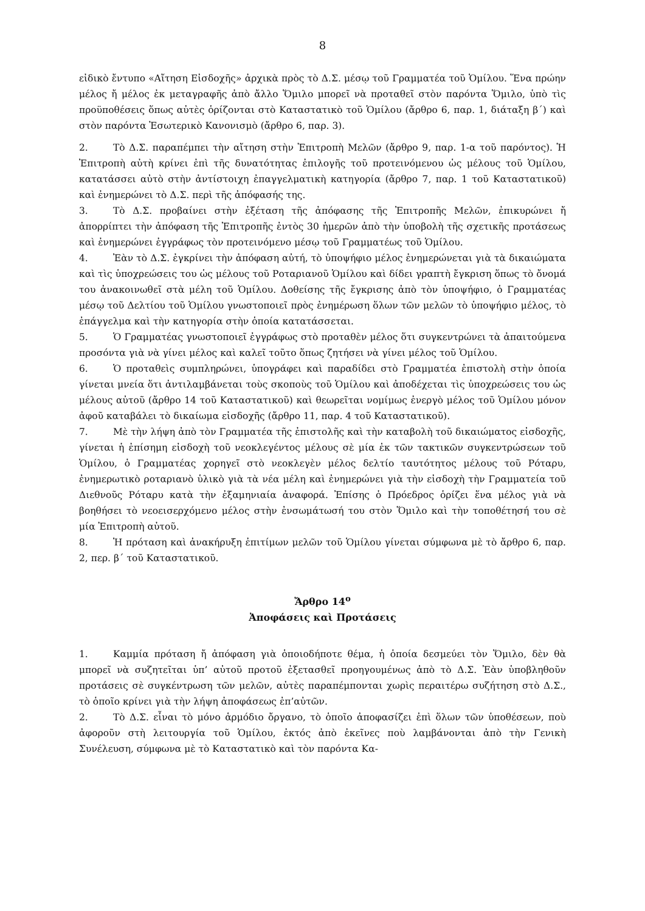8
εἰδικὸ ἔντυπο «Αἴτηση Εἰσδοχῆς» ἀρχικὰ πρὸς τὸ Δ.Σ. μέσῳ τοῦ Γραμματέα τοῦ Ὁμίλου. Ἕνα πρώην μέλος ἤ μέλος ἐκ μεταγραφῆς ἀπὸ ἄλλο Ὅμιλο μπορεῖ νὰ προταθεῖ στὸν παρόντα Ὅμιλο, ὑπὸ τὶς προϋποθέσεις ὅπως αὐτὲς ὁρίζονται στὸ Καταστατικὸ τοῦ Ὁμίλου (ἄρθρο 6, παρ. 1, διάταξη β΄) καὶ στὸν παρόντα Ἐσωτερικὸ Κανονισμὸ (ἄρθρο 6, παρ. 3).
2. Τὸ Δ.Σ. παραπέμπει τὴν αἴτηση στὴν Ἐπιτροπὴ Μελῶν (ἄρθρο 9, παρ. 1-α τοῦ παρόντος). Ἡ Ἐπιτροπὴ αὐτὴ κρίνει ἐπὶ τῆς δυνατότητας ἐπιλογῆς τοῦ προτεινόμενου ὡς μέλους τοῦ Ὁμίλου, κατατάσσει αὐτὸ στὴν ἀντίστοιχη ἐπαγγελματικὴ κατηγορία (ἄρθρο 7, παρ. 1 τοῦ Καταστατικοῦ) καὶ ἐνημερώνει τὸ Δ.Σ. περὶ τῆς ἀπόφασής της.
3. Τὸ Δ.Σ. προβαίνει στὴν ἐξέταση τῆς ἀπόφασης τῆς Ἐπιτροπῆς Μελῶν, ἐπικυρώνει ἤ ἀπορρίπτει τὴν ἀπόφαση τῆς Ἐπιτροπῆς ἐντὸς 30 ἡμερῶν ἀπὸ τὴν ὑποβολὴ τῆς σχετικῆς προτάσεως καὶ ἐνημερώνει ἐγγράφως τὸν προτεινόμενο μέσῳ τοῦ Γραμματέως τοῦ Ὁμίλου.
4. Ἐὰν τὸ Δ.Σ. ἐγκρίνει τὴν ἀπόφαση αὐτή, τὸ ὑποψήφιο μέλος ἐνημερώνεται γιὰ τὰ δικαιώματα καὶ τὶς ὑποχρεώσεις του ὡς μέλους τοῦ Ροταριανοῦ Ὁμίλου καὶ δίδει γραπτὴ ἔγκριση ὅπως τὸ ὄνομά του ἀνακοινωθεῖ στὰ μέλη τοῦ Ὁμίλου. Δοθείσης τῆς ἔγκρισης ἀπὸ τὸν ὑποψήφιο, ὁ Γραμματέας μέσῳ τοῦ Δελτίου τοῦ Ὁμίλου γνωστοποιεῖ πρὸς ἐνημέρωση ὅλων τῶν μελῶν τὸ ὑποψήφιο μέλος, τὸ ἐπάγγελμα καὶ τὴν κατηγορία στὴν ὁποία κατατάσσεται.
5. Ὁ Γραμματέας γνωστοποιεῖ ἐγγράφως στὸ προταθὲν μέλος ὅτι συγκεντρώνει τὰ ἀπαιτούμενα προσόντα γιὰ νὰ γίνει μέλος καὶ καλεῖ τοῦτο ὅπως ζητήσει νὰ γίνει μέλος τοῦ Ὁμίλου.
6. Ὁ προταθεὶς συμπληρώνει, ὑπογράφει καὶ παραδίδει στὸ Γραμματέα ἐπιστολὴ στὴν ὁποία γίνεται μνεία ὅτι ἀντιλαμβάνεται τοὺς σκοποὺς τοῦ Ὁμίλου καὶ ἀποδέχεται τὶς ὑποχρεώσεις του ὡς μέλους αὐτοῦ (ἄρθρο 14 τοῦ Καταστατικοῦ) καὶ θεωρεῖται νομίμως ἐνεργὸ μέλος τοῦ Ὁμίλου μόνον ἀφοῦ καταβάλει τὸ δικαίωμα εἰσδοχῆς (ἄρθρο 11, παρ. 4 τοῦ Καταστατικοῦ).
7. Μὲ τὴν λήψη ἀπὸ τὸν Γραμματέα τῆς ἐπιστολῆς καὶ τὴν καταβολὴ τοῦ δικαιώματος εἰσδοχῆς, γίνεται ἡ ἐπίσημη εἰσδοχὴ τοῦ νεοκλεγέντος μέλους σὲ μία ἐκ τῶν τακτικῶν συγκεντρώσεων τοῦ Ὁμίλου, ὁ Γραμματέας χορηγεῖ στὸ νεοκλεγὲν μέλος δελτίο ταυτότητος μέλους τοῦ Ρόταρυ, ἐνημερωτικὸ ροταριανὸ ὑλικὸ γιὰ τὰ νέα μέλη καὶ ἐνημερώνει γιὰ τὴν εἰσδοχὴ τὴν Γραμματεία τοῦ Διεθνοῦς Ρόταρυ κατὰ τὴν ἐξαμηνιαία ἀναφορά. Ἐπίσης ὁ Πρόεδρος ὁρίζει ἕνα μέλος γιὰ νὰ βοηθήσει τὸ νεοεισερχόμενο μέλος στὴν ἐνσωμάτωσή του στὸν Ὅμιλο καὶ τὴν τοποθέτησή του σὲ μία Ἐπιτροπὴ αὐτοῦ.
8. Ἡ πρόταση καὶ ἀνακήρυξη ἐπιτίμων μελῶν τοῦ Ὁμίλου γίνεται σύμφωνα μὲ τὸ ἄρθρο 6, παρ. 2, περ. β΄ τοῦ Καταστατικοῦ.
Ἄρθρο 14<sup>ο</sup>
Ἀποφάσεις καὶ Προτάσεις
1. Καμμία πρόταση ἤ ἀπόφαση γιὰ ὁποιοδήποτε θέμα, ἡ ὁποία δεσμεύει τὸν Ὅμιλο, δὲν θὰ μπορεῖ νὰ συζητεῖται ὑπ’ αὐτοῦ προτοῦ ἐξετασθεῖ προηγουμένως ἀπὸ τὸ Δ.Σ. Ἐὰν ὑποβληθοῦν προτάσεις σὲ συγκέντρωση τῶν μελῶν, αὐτὲς παραπέμπονται χωρὶς περαιτέρω συζήτηση στὸ Δ.Σ., τὸ ὁποῖο κρίνει γιὰ τὴν λήψη ἀποφάσεως ἐπ’αὐτῶν.
2. Τὸ Δ.Σ. εἶναι τὸ μόνο ἁρμόδιο ὄργανο, τὸ ὁποῖο ἀποφασίζει ἐπὶ ὅλων τῶν ὑποθέσεων, ποὺ ἀφοροῦν στὴ λειτουργία τοῦ Ὁμίλου, ἐκτός ἀπὸ ἐκεῖνες ποὺ λαμβάνονται ἀπὸ τὴν Γενικὴ Συνέλευση, σύμφωνα μὲ τὸ Καταστατικὸ καὶ τὸν παρόντα Κα-